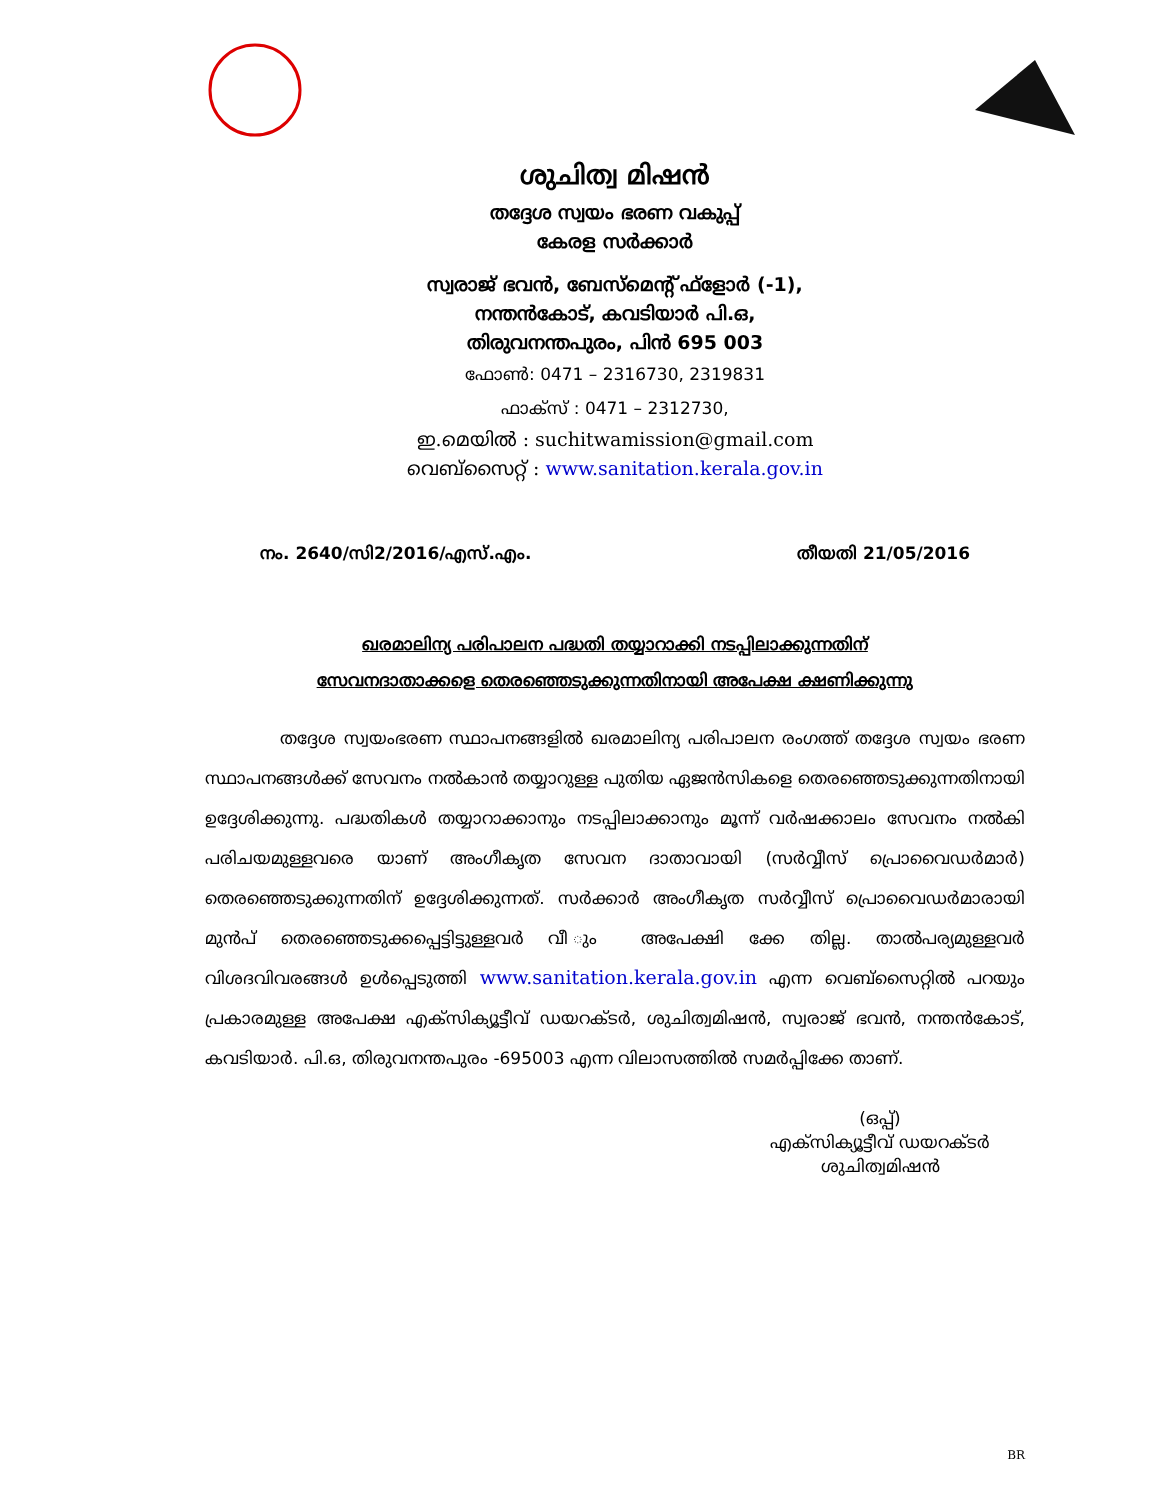ശുചിത്വ മിഷൻ
തദ്ദേശ സ്വയം ഭരണ വകുപ്പ്
കേരള സർക്കാർ
സ്വരാജ് ഭവൻ, ബേസ്മെന്റ് ഫ്ളോർ (-1),
നന്തൻകോട്, കവടിയാർ പി.ഒ,
തിരുവനന്തപുരം, പിൻ 695 003
ഫോൺ: 0471 – 2316730, 2319831
ഫാക്സ് : 0471 – 2312730,
ഇ.മെയിൽ : suchitwamission@gmail.com
വെബ്സൈറ്റ് : www.sanitation.kerala.gov.in
നം. 2640/സി2/2016/എസ്.എം. തീയതി 21/05/2016
ഖരമാലിന്യ പരിപാലന പദ്ധതി തയ്യാറാക്കി നടപ്പിലാക്കുന്നതിന്
സേവനദാതാക്കളെ തെരഞ്ഞെടുക്കുന്നതിനായി അപേക്ഷ ക്ഷണിക്കുന്നു
തദ്ദേശ സ്വയംഭരണ സ്ഥാപനങ്ങളിൽ ഖരമാലിന്യ പരിപാലന രംഗത്ത് തദ്ദേശ സ്വയം ഭരണ സ്ഥാപനങ്ങൾക്ക് സേവനം നൽകാൻ തയ്യാറുള്ള പുതിയ ഏജൻസികളെ തെരഞ്ഞെടുക്കുന്നതിനായി ഉദ്ദേശിക്കുന്നു. പദ്ധതികൾ തയ്യാറാക്കാനും നടപ്പിലാക്കാനും മൂന്ന് വർഷക്കാലം സേവനം നൽകി പരിചയമുള്ളവരെ യാണ് അംഗീകൃത സേവന ദാതാവായി (സർവ്വീസ് പ്രൊവൈഡർമാർ) തെരഞ്ഞെടുക്കുന്നതിന് ഉദ്ദേശിക്കുന്നത്. സർക്കാർ അംഗീകൃത സർവ്വീസ് പ്രൊവൈഡർമാരായി മുൻപ് തെരഞ്ഞെടുക്കപ്പെട്ടിട്ടുള്ളവർ വീ ും അപേക്ഷി ക്കേ തില്ല. താൽപര്യമുള്ളവർ വിശദവിവരങ്ങൾ ഉൾപ്പെടുത്തി www.sanitation.kerala.gov.in എന്ന വെബ്സൈറ്റിൽ പറയും പ്രകാരമുള്ള അപേക്ഷ എക്സിക്യൂട്ടീവ് ഡയറക്ടർ, ശുചിത്വമിഷൻ, സ്വരാജ് ഭവൻ, നന്തൻകോട്, കവടിയാർ. പി.ഒ, തിരുവനന്തപുരം -695003 എന്ന വിലാസത്തിൽ സമർപ്പിക്കേ താണ്.
(ഒപ്പ്)
എക്സിക്യൂട്ടീവ് ഡയറക്ടർ
ശുചിത്വമിഷൻ
BR